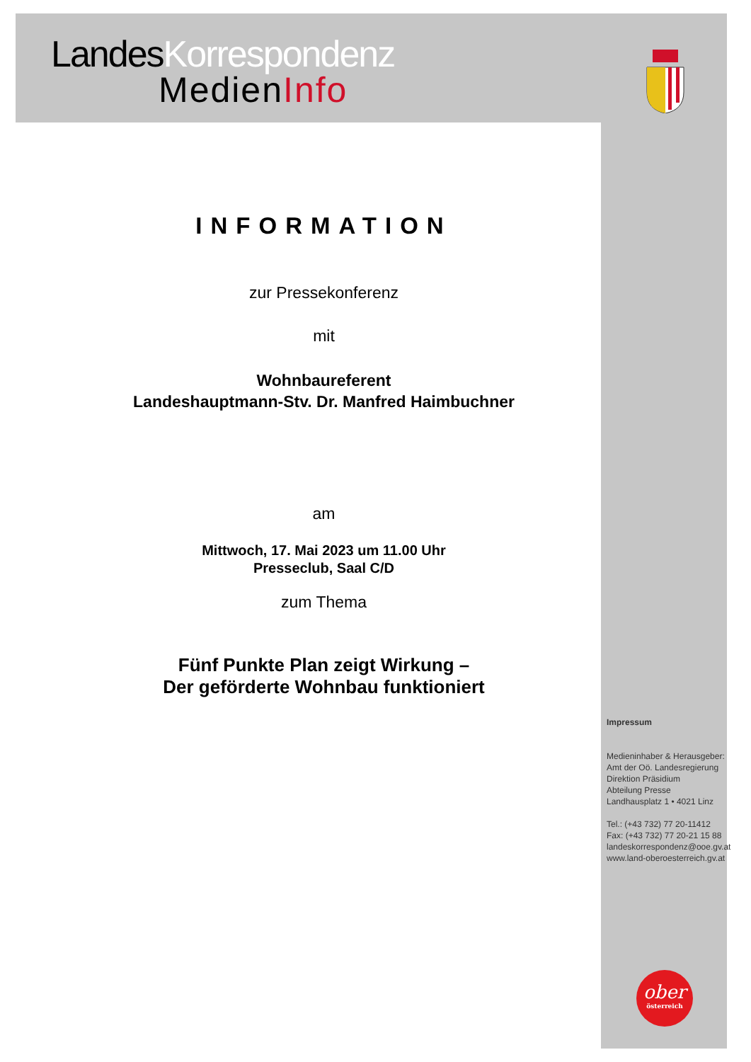LandesKorrespondenz
MedienInfo
INFORMATION
zur Pressekonferenz
mit
Wohnbaureferent
Landeshauptmann-Stv. Dr. Manfred Haimbuchner
am
Mittwoch, 17. Mai 2023 um 11.00 Uhr
Presseclub, Saal C/D
zum Thema
Fünf Punkte Plan zeigt Wirkung –
Der geförderte Wohnbau funktioniert
Impressum
Medieninhaber & Herausgeber:
Amt der Oö. Landesregierung
Direktion Präsidium
Abteilung Presse
Landhausplatz 1 • 4021 Linz
Tel.: (+43 732) 77 20-11412
Fax: (+43 732) 77 20-21 15 88
landeskorrespondenz@ooe.gv.at
www.land-oberoesterreich.gv.at
ober
österreich